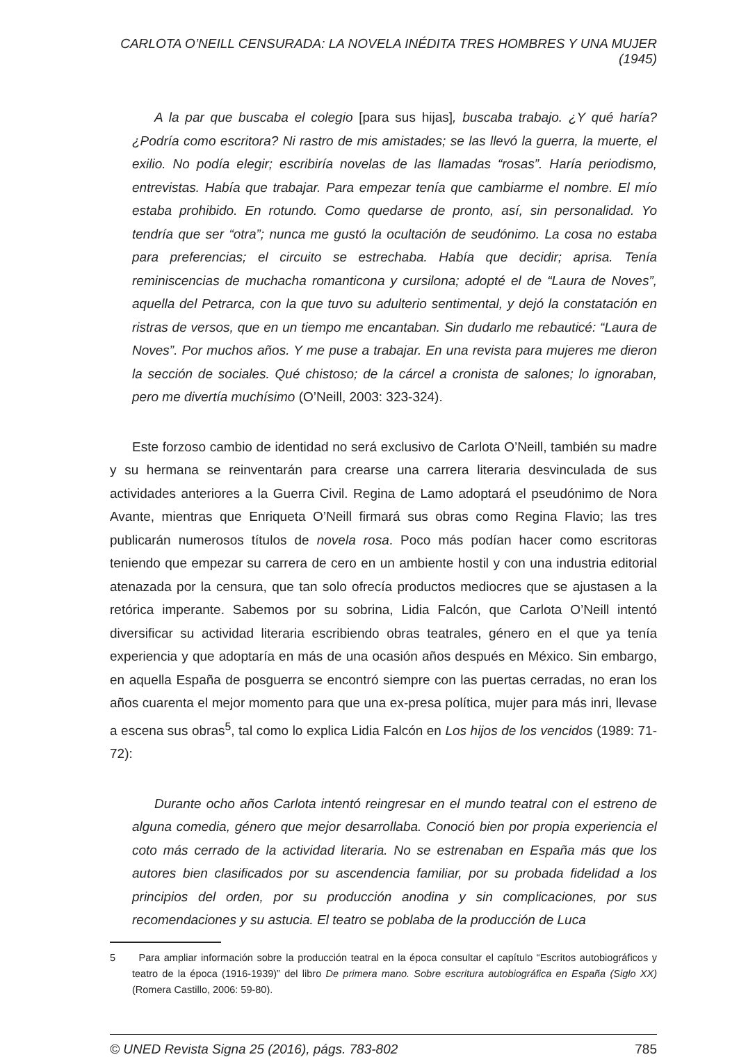CARLOTA O’NEILL CENSURADA: LA NOVELA INÉDITA TRES HOMBRES Y UNA MUJER (1945)
A la par que buscaba el colegio [para sus hijas], buscaba trabajo. ¿Y qué haría? ¿Podría como escritora? Ni rastro de mis amistades; se las llevó la guerra, la muerte, el exilio. No podía elegir; escribiría novelas de las llamadas “rosas”. Haría periodismo, entrevistas. Había que trabajar. Para empezar tenía que cambiarme el nombre. El mío estaba prohibido. En rotundo. Como quedarse de pronto, así, sin personalidad. Yo tendría que ser “otra”; nunca me gustó la ocultación de seudónimo. La cosa no estaba para preferencias; el circuito se estrechaba. Había que decidir; aprisa. Tenía reminiscencias de muchacha romanticona y cursilona; adopté el de “Laura de Noves”, aquella del Petrarca, con la que tuvo su adulterio sentimental, y dejó la constatación en ristras de versos, que en un tiempo me encantaban. Sin dudarlo me rebauticé: “Laura de Noves”. Por muchos años. Y me puse a trabajar. En una revista para mujeres me dieron la sección de sociales. Qué chistoso; de la cárcel a cronista de salones; lo ignoraban, pero me divertía muchísimo (O’Neill, 2003: 323-324).
Este forzoso cambio de identidad no será exclusivo de Carlota O’Neill, también su madre y su hermana se reinventarán para crearse una carrera literaria desvinculada de sus actividades anteriores a la Guerra Civil. Regina de Lamo adoptará el pseudónimo de Nora Avante, mientras que Enriqueta O’Neill firmará sus obras como Regina Flavio; las tres publicarán numerosos títulos de novela rosa. Poco más podían hacer como escritoras teniendo que empezar su carrera de cero en un ambiente hostil y con una industria editorial atenazada por la censura, que tan solo ofrecía productos mediocres que se ajustasen a la retórica imperante. Sabemos por su sobrina, Lidia Falcón, que Carlota O’Neill intentó diversificar su actividad literaria escribiendo obras teatrales, género en el que ya tenía experiencia y que adoptaría en más de una ocasión años después en México. Sin embargo, en aquella España de posguerra se encontró siempre con las puertas cerradas, no eran los años cuarenta el mejor momento para que una ex-presa política, mujer para más inri, llevase a escena sus obras<sup>5</sup>, tal como lo explica Lidia Falcón en Los hijos de los vencidos (1989: 71-72):
Durante ocho años Carlota intentó reingresar en el mundo teatral con el estreno de alguna comedia, género que mejor desarrollaba. Conoció bien por propia experiencia el coto más cerrado de la actividad literaria. No se estrenaban en España más que los autores bien clasificados por su ascendencia familiar, por su probada fidelidad a los principios del orden, por su producción anodina y sin complicaciones, por sus recomendaciones y su astucia. El teatro se poblaba de la producción de Luca
5 Para ampliar información sobre la producción teatral en la época consultar el capítulo “Escritos autobiográficos y teatro de la época (1916-1939)” del libro De primera mano. Sobre escritura autobiográfica en España (Siglo XX) (Romera Castillo, 2006: 59-80).
© UNED Revista Signa 25 (2016), págs. 783-802 785